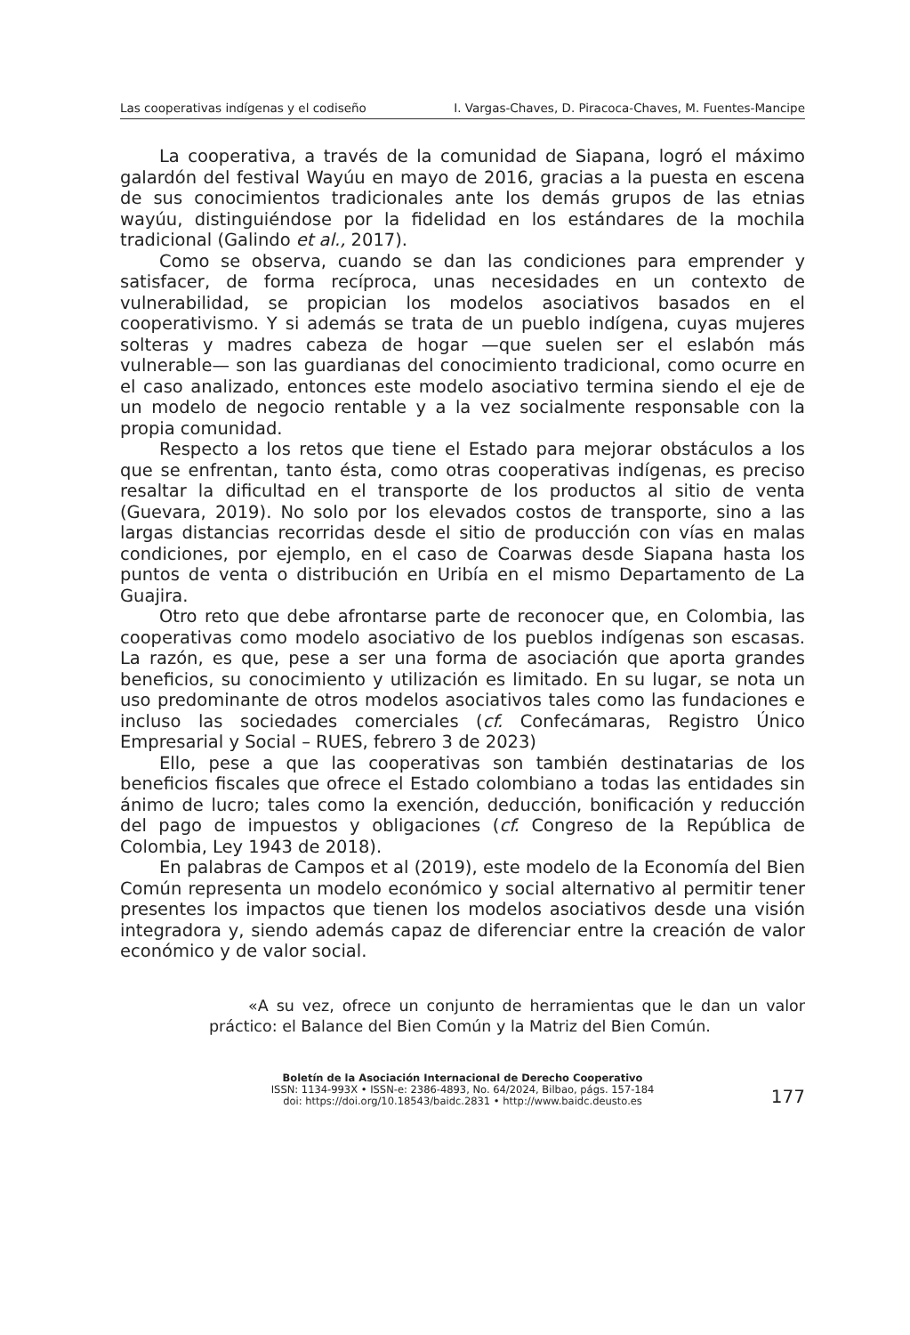Las cooperativas indígenas y el codiseño I. Vargas-Chaves, D. Piracoca-Chaves, M. Fuentes-Mancipe
La cooperativa, a través de la comunidad de Siapana, logró el máximo galardón del festival Wayúu en mayo de 2016, gracias a la puesta en escena de sus conocimientos tradicionales ante los demás grupos de las etnias wayúu, distinguiéndose por la fidelidad en los estándares de la mochila tradicional (Galindo et al., 2017).
Como se observa, cuando se dan las condiciones para emprender y satisfacer, de forma recíproca, unas necesidades en un contexto de vulnerabilidad, se propician los modelos asociativos basados en el cooperativismo. Y si además se trata de un pueblo indígena, cuyas mujeres solteras y madres cabeza de hogar —que suelen ser el eslabón más vulnerable— son las guardianas del conocimiento tradicional, como ocurre en el caso analizado, entonces este modelo asociativo termina siendo el eje de un modelo de negocio rentable y a la vez socialmente responsable con la propia comunidad.
Respecto a los retos que tiene el Estado para mejorar obstáculos a los que se enfrentan, tanto ésta, como otras cooperativas indígenas, es preciso resaltar la dificultad en el transporte de los productos al sitio de venta (Guevara, 2019). No solo por los elevados costos de transporte, sino a las largas distancias recorridas desde el sitio de producción con vías en malas condiciones, por ejemplo, en el caso de Coarwas desde Siapana hasta los puntos de venta o distribución en Uribía en el mismo Departamento de La Guajira.
Otro reto que debe afrontarse parte de reconocer que, en Colombia, las cooperativas como modelo asociativo de los pueblos indígenas son escasas. La razón, es que, pese a ser una forma de asociación que aporta grandes beneficios, su conocimiento y utilización es limitado. En su lugar, se nota un uso predominante de otros modelos asociativos tales como las fundaciones e incluso las sociedades comerciales (cf. Confecámaras, Registro Único Empresarial y Social – RUES, febrero 3 de 2023)
Ello, pese a que las cooperativas son también destinatarias de los beneficios fiscales que ofrece el Estado colombiano a todas las entidades sin ánimo de lucro; tales como la exención, deducción, bonificación y reducción del pago de impuestos y obligaciones (cf. Congreso de la República de Colombia, Ley 1943 de 2018).
En palabras de Campos et al (2019), este modelo de la Economía del Bien Común representa un modelo económico y social alternativo al permitir tener presentes los impactos que tienen los modelos asociativos desde una visión integradora y, siendo además capaz de diferenciar entre la creación de valor económico y de valor social.
«A su vez, ofrece un conjunto de herramientas que le dan un valor práctico: el Balance del Bien Común y la Matriz del Bien Común.
Boletín de la Asociación Internacional de Derecho Cooperativo
ISSN: 1134-993X • ISSN-e: 2386-4893, No. 64/2024, Bilbao, págs. 157-184
doi: https://doi.org/10.18543/baidc.2831 • http://www.baidc.deusto.es
177